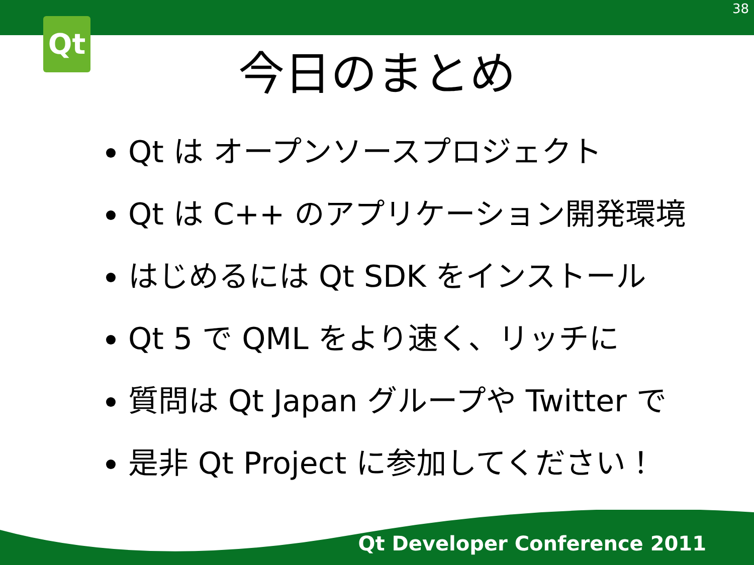38
Qt
今日のまとめ
Qt は オープンソースプロジェクト
Qt は C++ のアプリケーション開発環境
はじめるには Qt SDK をインストール
Qt 5 で QML をより速く、リッチに
質問は Qt Japan グループや Twitter で
是非 Qt Project に参加してください！
Qt Developer Conference 2011